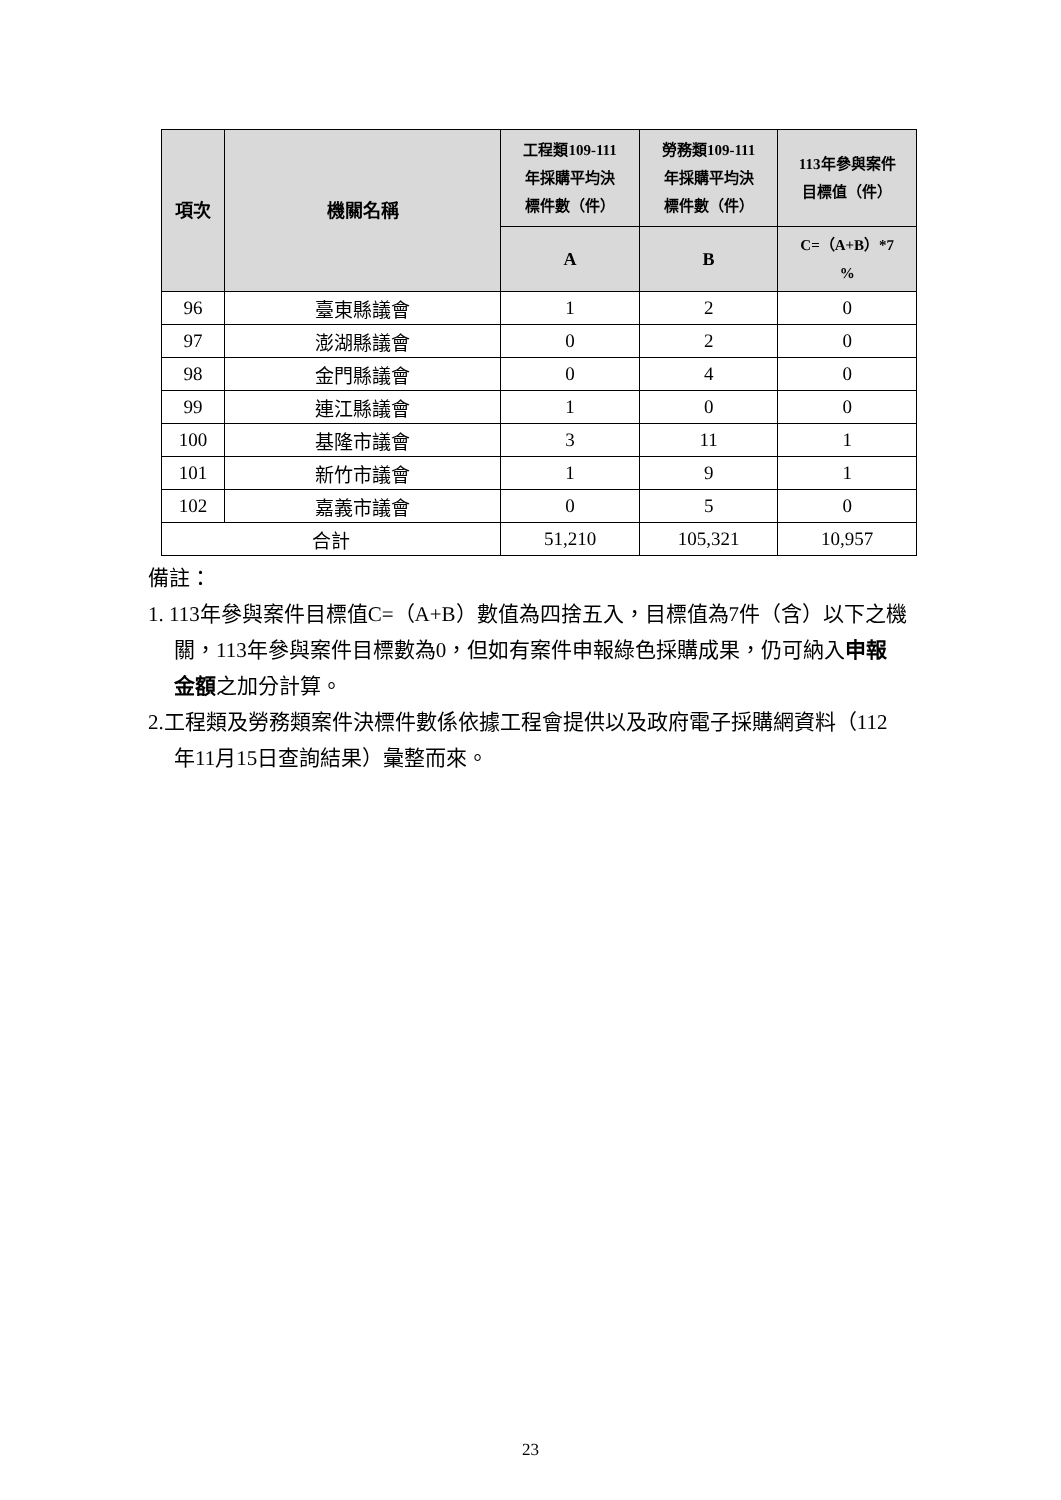| 項次 | 機關名稱 | 工程類109-111 年採購平均決 標件數（件） | 勞務類109-111 年採購平均決 標件數（件） | 113年參與案件 目標值（件） |
| --- | --- | --- | --- | --- |
| | | A | B | C=（A+B）*7 % |
| 96 | 臺東縣議會 | 1 | 2 | 0 |
| 97 | 澎湖縣議會 | 0 | 2 | 0 |
| 98 | 金門縣議會 | 0 | 4 | 0 |
| 99 | 連江縣議會 | 1 | 0 | 0 |
| 100 | 基隆市議會 | 3 | 11 | 1 |
| 101 | 新竹市議會 | 1 | 9 | 1 |
| 102 | 嘉義市議會 | 0 | 5 | 0 |
| 合計 | | 51,210 | 105,321 | 10,957 |
備註：
1. 113年參與案件目標值C=（A+B）數值為四捨五入，目標值為7件（含）以下之機關，113年參與案件目標數為0，但如有案件申報綠色採購成果，仍可納入申報金額之加分計算。
2.工程類及勞務類案件決標件數係依據工程會提供以及政府電子採購網資料（112年11月15日查詢結果）彙整而來。
23